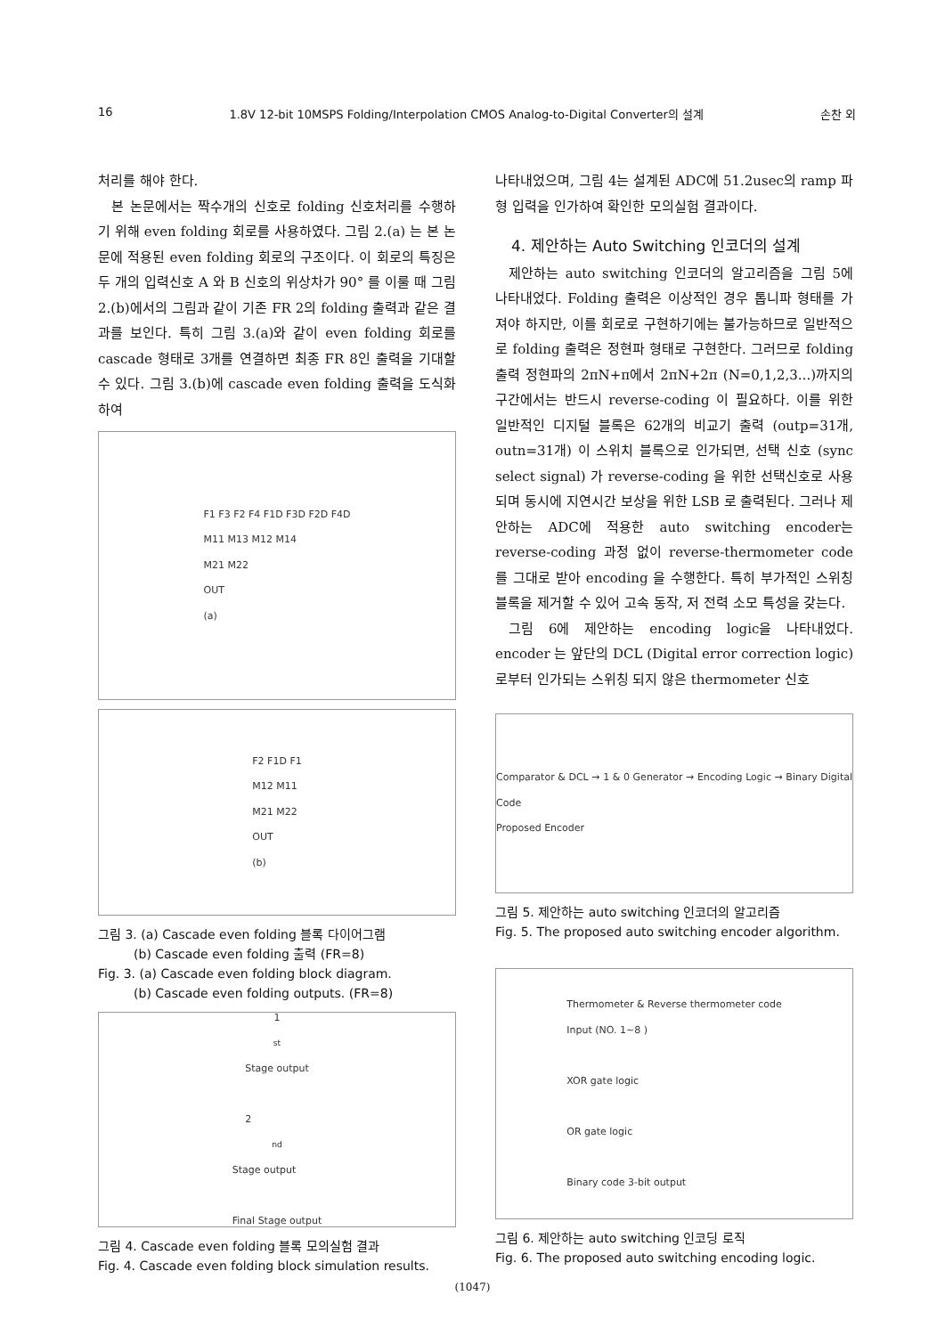16 1.8V 12-bit 10MSPS Folding/Interpolation CMOS Analog-to-Digital Converter의 설계 손찬 외
처리를 해야 한다.
본 논문에서는 짝수개의 신호로 folding 신호처리를 수행하기 위해 even folding 회로를 사용하였다. 그림 2.(a) 는 본 논문에 적용된 even folding 회로의 구조이다. 이 회로의 특징은 두 개의 입력신호 A 와 B 신호의 위상차가 90° 를 이룰 때 그림 2.(b)에서의 그림과 같이 기존 FR 2의 folding 출력과 같은 결과를 보인다. 특히 그림 3.(a)와 같이 even folding 회로를 cascade 형태로 3개를 연결하면 최종 FR 8인 출력을 기대할 수 있다. 그림 3.(b)에 cascade even folding 출력을 도식화하여
F1 F3 F2 F4 F1D F3D F2D F4D
M11 M13 M12 M14
M21 M22
OUT
(a)
F2 F1D F1
M12 M11
M21 M22
OUT
(b)
그림 3. (a) Cascade even folding 블록 다이어그램
(b) Cascade even folding 출력 (FR=8)
Fig. 3. (a) Cascade even folding block diagram.
(b) Cascade even folding outputs. (FR=8)
1<sup>st</sup> Stage output
2<sup>nd</sup> Stage output
Final Stage output
그림 4. Cascade even folding 블록 모의실험 결과
Fig. 4. Cascade even folding block simulation results.
나타내었으며, 그림 4는 설계된 ADC에 51.2usec의 ramp 파형 입력을 인가하여 확인한 모의실험 결과이다.
4. 제안하는 Auto Switching 인코더의 설계
제안하는 auto switching 인코더의 알고리즘을 그림 5에 나타내었다. Folding 출력은 이상적인 경우 톱니파 형태를 가져야 하지만, 이를 회로로 구현하기에는 불가능하므로 일반적으로 folding 출력은 정현파 형태로 구현한다. 그러므로 folding 출력 정현파의 2πN+π에서 2πN+2π (N=0,1,2,3...)까지의 구간에서는 반드시 reverse-coding 이 필요하다. 이를 위한 일반적인 디지털 블록은 62개의 비교기 출력 (outp=31개, outn=31개) 이 스위치 블록으로 인가되면, 선택 신호 (sync select signal) 가 reverse-coding 을 위한 선택신호로 사용되며 동시에 지연시간 보상을 위한 LSB 로 출력된다. 그러나 제안하는 ADC에 적용한 auto switching encoder는 reverse-coding 과정 없이 reverse-thermometer code 를 그대로 받아 encoding 을 수행한다. 특히 부가적인 스위칭 블록을 제거할 수 있어 고속 동작, 저 전력 소모 특성을 갖는다.
그림 6에 제안하는 encoding logic을 나타내었다. encoder 는 앞단의 DCL (Digital error correction logic) 로부터 인가되는 스위칭 되지 않은 thermometer 신호
Comparator & DCL → 1 & 0 Generator → Encoding Logic → Binary Digital Code
Proposed Encoder
그림 5. 제안하는 auto switching 인코더의 알고리즘
Fig. 5. The proposed auto switching encoder algorithm.
Thermometer & Reverse thermometer code
Input (NO. 1~8 )
XOR gate logic
OR gate logic
Binary code 3-bit output
그림 6. 제안하는 auto switching 인코딩 로직
Fig. 6. The proposed auto switching encoding logic.
(1047)